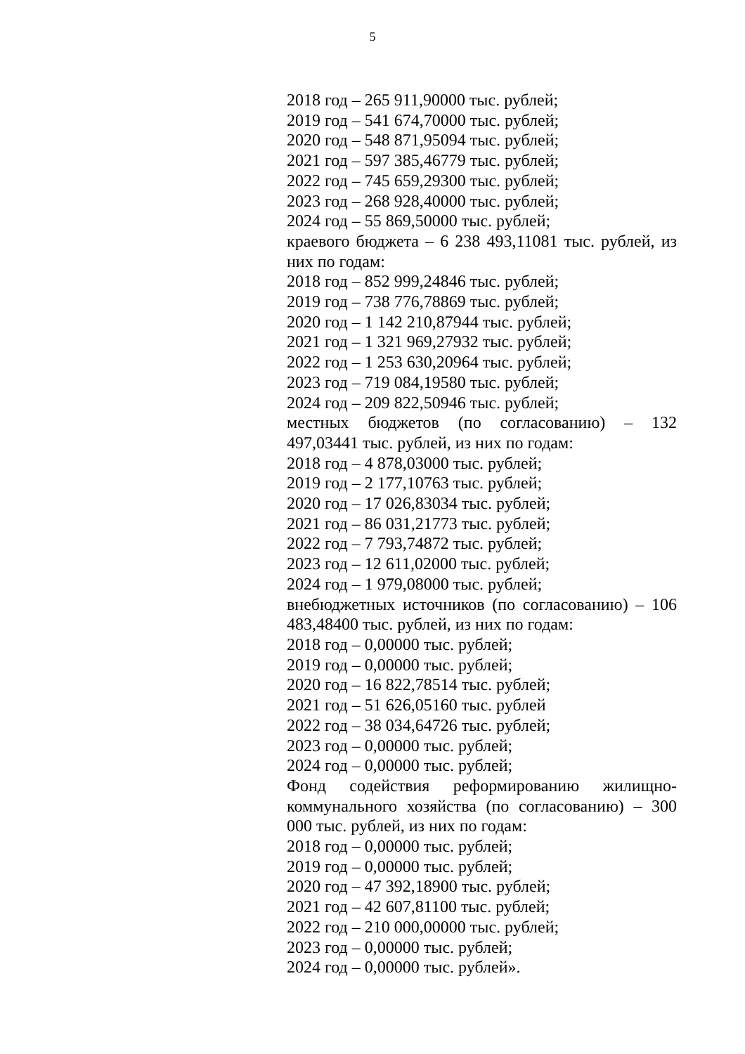5
2018 год – 265 911,90000 тыс. рублей;
2019 год – 541 674,70000 тыс. рублей;
2020 год – 548 871,95094 тыс. рублей;
2021 год – 597 385,46779 тыс. рублей;
2022 год – 745 659,29300 тыс. рублей;
2023 год – 268 928,40000 тыс. рублей;
2024 год – 55 869,50000 тыс. рублей;
краевого бюджета – 6 238 493,11081 тыс. рублей, из них по годам:
2018 год – 852 999,24846 тыс. рублей;
2019 год – 738 776,78869 тыс. рублей;
2020 год – 1 142 210,87944 тыс. рублей;
2021 год – 1 321 969,27932 тыс. рублей;
2022 год – 1 253 630,20964 тыс. рублей;
2023 год – 719 084,19580 тыс. рублей;
2024 год – 209 822,50946 тыс. рублей;
местных бюджетов (по согласованию) – 132 497,03441 тыс. рублей, из них по годам:
2018 год – 4 878,03000 тыс. рублей;
2019 год – 2 177,10763 тыс. рублей;
2020 год – 17 026,83034 тыс. рублей;
2021 год – 86 031,21773 тыс. рублей;
2022 год – 7 793,74872 тыс. рублей;
2023 год – 12 611,02000 тыс. рублей;
2024 год – 1 979,08000 тыс. рублей;
внебюджетных источников (по согласованию) – 106 483,48400 тыс. рублей, из них по годам:
2018 год – 0,00000 тыс. рублей;
2019 год – 0,00000 тыс. рублей;
2020 год – 16 822,78514 тыс. рублей;
2021 год – 51 626,05160 тыс. рублей
2022 год – 38 034,64726 тыс. рублей;
2023 год – 0,00000 тыс. рублей;
2024 год – 0,00000 тыс. рублей;
Фонд содействия реформированию жилищно-коммунального хозяйства (по согласованию) – 300 000 тыс. рублей, из них по годам:
2018 год – 0,00000 тыс. рублей;
2019 год – 0,00000 тыс. рублей;
2020 год – 47 392,18900 тыс. рублей;
2021 год – 42 607,81100 тыс. рублей;
2022 год – 210 000,00000 тыс. рублей;
2023 год – 0,00000 тыс. рублей;
2024 год – 0,00000 тыс. рублей».